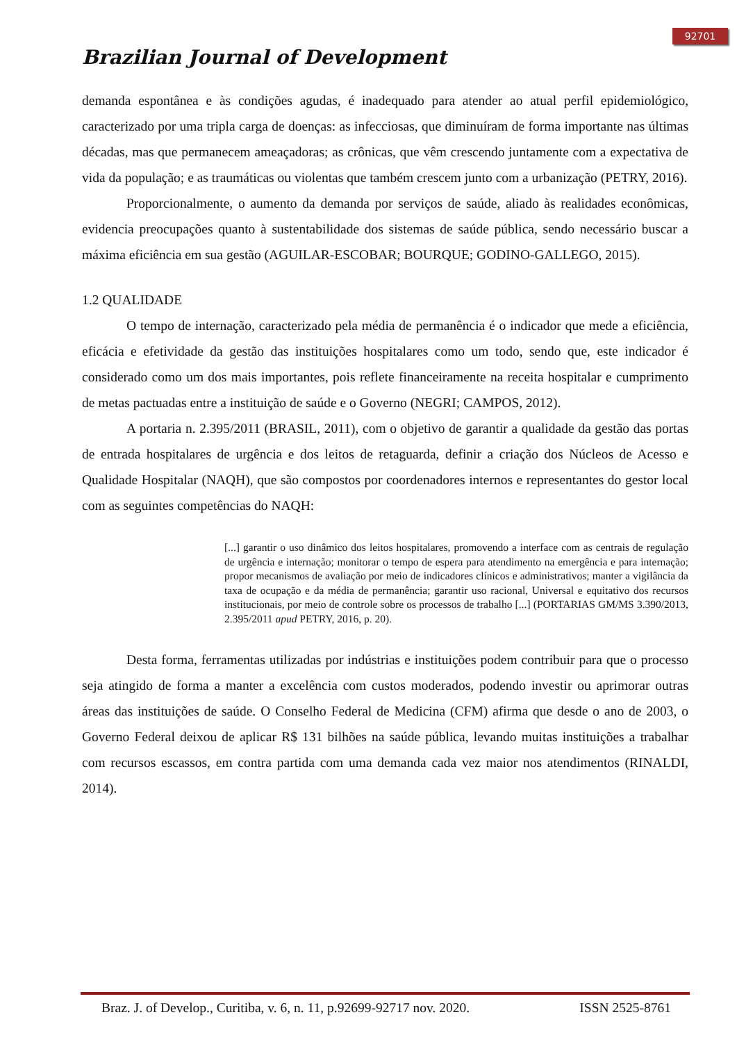92701
Brazilian Journal of Development
demanda espontânea e às condições agudas, é inadequado para atender ao atual perfil epidemiológico, caracterizado por uma tripla carga de doenças: as infecciosas, que diminuíram de forma importante nas últimas décadas, mas que permanecem ameaçadoras; as crônicas, que vêm crescendo juntamente com a expectativa de vida da população; e as traumáticas ou violentas que também crescem junto com a urbanização (PETRY, 2016).
Proporcionalmente, o aumento da demanda por serviços de saúde, aliado às realidades econômicas, evidencia preocupações quanto à sustentabilidade dos sistemas de saúde pública, sendo necessário buscar a máxima eficiência em sua gestão (AGUILAR-ESCOBAR; BOURQUE; GODINO-GALLEGO, 2015).
1.2 QUALIDADE
O tempo de internação, caracterizado pela média de permanência é o indicador que mede a eficiência, eficácia e efetividade da gestão das instituições hospitalares como um todo, sendo que, este indicador é considerado como um dos mais importantes, pois reflete financeiramente na receita hospitalar e cumprimento de metas pactuadas entre a instituição de saúde e o Governo (NEGRI; CAMPOS, 2012).
A portaria n. 2.395/2011 (BRASIL, 2011), com o objetivo de garantir a qualidade da gestão das portas de entrada hospitalares de urgência e dos leitos de retaguarda, definir a criação dos Núcleos de Acesso e Qualidade Hospitalar (NAQH), que são compostos por coordenadores internos e representantes do gestor local com as seguintes competências do NAQH:
[...] garantir o uso dinâmico dos leitos hospitalares, promovendo a interface com as centrais de regulação de urgência e internação; monitorar o tempo de espera para atendimento na emergência e para internação; propor mecanismos de avaliação por meio de indicadores clínicos e administrativos; manter a vigilância da taxa de ocupação e da média de permanência; garantir uso racional, Universal e equitativo dos recursos institucionais, por meio de controle sobre os processos de trabalho [...] (PORTARIAS GM/MS 3.390/2013, 2.395/2011 apud PETRY, 2016, p. 20).
Desta forma, ferramentas utilizadas por indústrias e instituições podem contribuir para que o processo seja atingido de forma a manter a excelência com custos moderados, podendo investir ou aprimorar outras áreas das instituições de saúde. O Conselho Federal de Medicina (CFM) afirma que desde o ano de 2003, o Governo Federal deixou de aplicar R$ 131 bilhões na saúde pública, levando muitas instituições a trabalhar com recursos escassos, em contra partida com uma demanda cada vez maior nos atendimentos (RINALDI, 2014).
Braz. J. of Develop., Curitiba, v. 6, n. 11, p.92699-92717 nov. 2020. ISSN 2525-8761